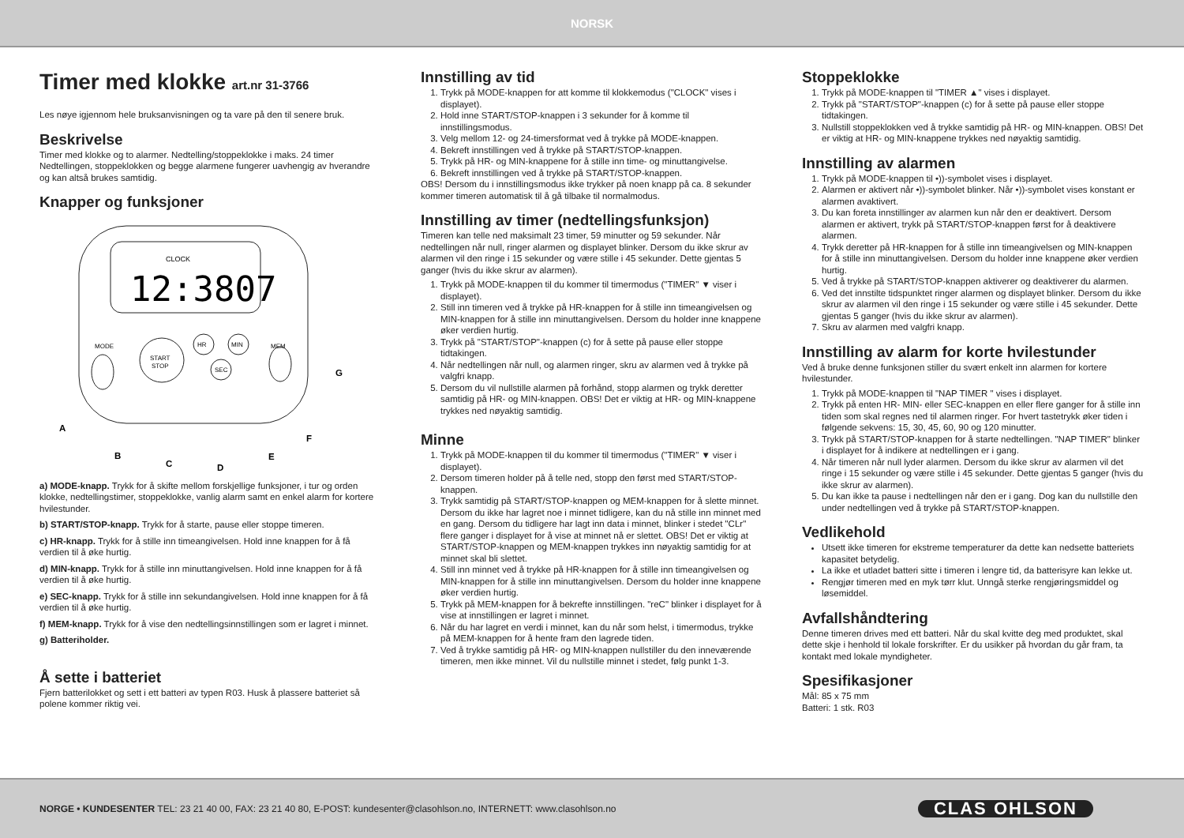NORSK
Timer med klokke art.nr 31-3766
Les nøye igjennom hele bruksanvisningen og ta vare på den til senere bruk.
Beskrivelse
Timer med klokke og to alarmer. Nedtelling/stoppeklokke i maks. 24 timer Nedtellingen, stoppeklokken og begge alarmene fungerer uavhengig av hverandre og kan altså brukes samtidig.
Knapper og funksjoner
CLOCK
12:3807
START
STOP
HR
MIN
SEC
MODE
MEM
A
B
C
D
E
F
G
a) MODE-knapp. Trykk for å skifte mellom forskjellige funksjoner, i tur og orden klokke, nedtellingstimer, stoppeklokke, vanlig alarm samt en enkel alarm for kortere hvilestunder.
b) START/STOP-knapp. Trykk for å starte, pause eller stoppe timeren.
c) HR-knapp. Trykk for å stille inn timeangivelsen. Hold inne knappen for å få verdien til å øke hurtig.
d) MIN-knapp. Trykk for å stille inn minuttangivelsen. Hold inne knappen for å få verdien til å øke hurtig.
e) SEC-knapp. Trykk for å stille inn sekundangivelsen. Hold inne knappen for å få verdien til å øke hurtig.
f) MEM-knapp. Trykk for å vise den nedtellingsinnstillingen som er lagret i minnet.
g) Batteriholder.
Å sette i batteriet
Fjern batterilokket og sett i ett batteri av typen R03. Husk å plassere batteriet så polene kommer riktig vei.
Innstilling av tid
1. Trykk på MODE-knappen for att komme til klokkemodus ("CLOCK" vises i displayet).
2. Hold inne START/STOP-knappen i 3 sekunder for å komme til innstillingsmodus.
3. Velg mellom 12- og 24-timersformat ved å trykke på MODE-knappen.
4. Bekreft innstillingen ved å trykke på START/STOP-knappen.
5. Trykk på HR- og MIN-knappene for å stille inn time- og minuttangivelse.
6. Bekreft innstillingen ved å trykke på START/STOP-knappen.
OBS! Dersom du i innstillingsmodus ikke trykker på noen knapp på ca. 8 sekunder kommer timeren automatisk til å gå tilbake til normalmodus.
Innstilling av timer (nedtellingsfunksjon)
Timeren kan telle ned maksimalt 23 timer, 59 minutter og 59 sekunder. Når nedtellingen når null, ringer alarmen og displayet blinker. Dersom du ikke skrur av alarmen vil den ringe i 15 sekunder og være stille i 45 sekunder. Dette gjentas 5 ganger (hvis du ikke skrur av alarmen).
1. Trykk på MODE-knappen til du kommer til timermodus ("TIMER" ▼ viser i displayet).
2. Still inn timeren ved å trykke på HR-knappen for å stille inn timeangivelsen og MIN-knappen for å stille inn minuttangivelsen. Dersom du holder inne knappene øker verdien hurtig.
3. Trykk på "START/STOP"-knappen (c) for å sette på pause eller stoppe tidtakingen.
4. Når nedtellingen når null, og alarmen ringer, skru av alarmen ved å trykke på valgfri knapp.
5. Dersom du vil nullstille alarmen på forhånd, stopp alarmen og trykk deretter samtidig på HR- og MIN-knappen. OBS! Det er viktig at HR- og MIN-knappene trykkes ned nøyaktig samtidig.
Minne
1. Trykk på MODE-knappen til du kommer til timermodus ("TIMER" ▼ viser i displayet).
2. Dersom timeren holder på å telle ned, stopp den først med START/STOP-knappen.
3. Trykk samtidig på START/STOP-knappen og MEM-knappen for å slette minnet. Dersom du ikke har lagret noe i minnet tidligere, kan du nå stille inn minnet med en gang. Dersom du tidligere har lagt inn data i minnet, blinker i stedet "CLr" flere ganger i displayet for å vise at minnet nå er slettet. OBS! Det er viktig at START/STOP-knappen og MEM-knappen trykkes inn nøyaktig samtidig for at minnet skal bli slettet.
4. Still inn minnet ved å trykke på HR-knappen for å stille inn timeangivelsen og MIN-knappen for å stille inn minuttangivelsen. Dersom du holder inne knappene øker verdien hurtig.
5. Trykk på MEM-knappen for å bekrefte innstillingen. "reC" blinker i displayet for å vise at innstillingen er lagret i minnet.
6. Når du har lagret en verdi i minnet, kan du når som helst, i timermodus, trykke på MEM-knappen for å hente fram den lagrede tiden.
7. Ved å trykke samtidig på HR- og MIN-knappen nullstiller du den inneværende timeren, men ikke minnet. Vil du nullstille minnet i stedet, følg punkt 1-3.
Stoppeklokke
1. Trykk på MODE-knappen til "TIMER ▲" vises i displayet.
2. Trykk på "START/STOP"-knappen (c) for å sette på pause eller stoppe tidtakingen.
3. Nullstill stoppeklokken ved å trykke samtidig på HR- og MIN-knappen. OBS! Det er viktig at HR- og MIN-knappene trykkes ned nøyaktig samtidig.
Innstilling av alarmen
1. Trykk på MODE-knappen til •))-symbolet vises i displayet.
2. Alarmen er aktivert når •))-symbolet blinker. Når •))-symbolet vises konstant er alarmen avaktivert.
3. Du kan foreta innstillinger av alarmen kun når den er deaktivert. Dersom alarmen er aktivert, trykk på START/STOP-knappen først for å deaktivere alarmen.
4. Trykk deretter på HR-knappen for å stille inn timeangivelsen og MIN-knappen for å stille inn minuttangivelsen. Dersom du holder inne knappene øker verdien hurtig.
5. Ved å trykke på START/STOP-knappen aktiverer og deaktiverer du alarmen.
6. Ved det innstilte tidspunktet ringer alarmen og displayet blinker. Dersom du ikke skrur av alarmen vil den ringe i 15 sekunder og være stille i 45 sekunder. Dette gjentas 5 ganger (hvis du ikke skrur av alarmen).
7. Skru av alarmen med valgfri knapp.
Innstilling av alarm for korte hvilestunder
Ved å bruke denne funksjonen stiller du svært enkelt inn alarmen for kortere hvilestunder.
1. Trykk på MODE-knappen til "NAP TIMER " vises i displayet.
2. Trykk på enten HR- MIN- eller SEC-knappen en eller flere ganger for å stille inn tiden som skal regnes ned til alarmen ringer. For hvert tastetrykk øker tiden i følgende sekvens: 15, 30, 45, 60, 90 og 120 minutter.
3. Trykk på START/STOP-knappen for å starte nedtellingen. "NAP TIMER" blinker i displayet for å indikere at nedtellingen er i gang.
4. Når timeren når null lyder alarmen. Dersom du ikke skrur av alarmen vil det ringe i 15 sekunder og være stille i 45 sekunder. Dette gjentas 5 ganger (hvis du ikke skrur av alarmen).
5. Du kan ikke ta pause i nedtellingen når den er i gang. Dog kan du nullstille den under nedtellingen ved å trykke på START/STOP-knappen.
Vedlikehold
Utsett ikke timeren for ekstreme temperaturer da dette kan nedsette batteriets kapasitet betydelig.
La ikke et utladet batteri sitte i timeren i lengre tid, da batterisyre kan lekke ut.
Rengjør timeren med en myk tørr klut. Unngå sterke rengjøringsmiddel og løsemiddel.
Avfallshåndtering
Denne timeren drives med ett batteri. Når du skal kvitte deg med produktet, skal dette skje i henhold til lokale forskrifter. Er du usikker på hvordan du går fram, ta kontakt med lokale myndigheter.
Spesifikasjoner
Mål: 85 x 75 mm
Batteri: 1 stk. R03
NORGE • KUNDESENTER TEL: 23 21 40 00, FAX: 23 21 40 80, E-POST: kundesenter@clasohlson.no, INTERNETT: www.clasohlson.no
CLAS OHLSON